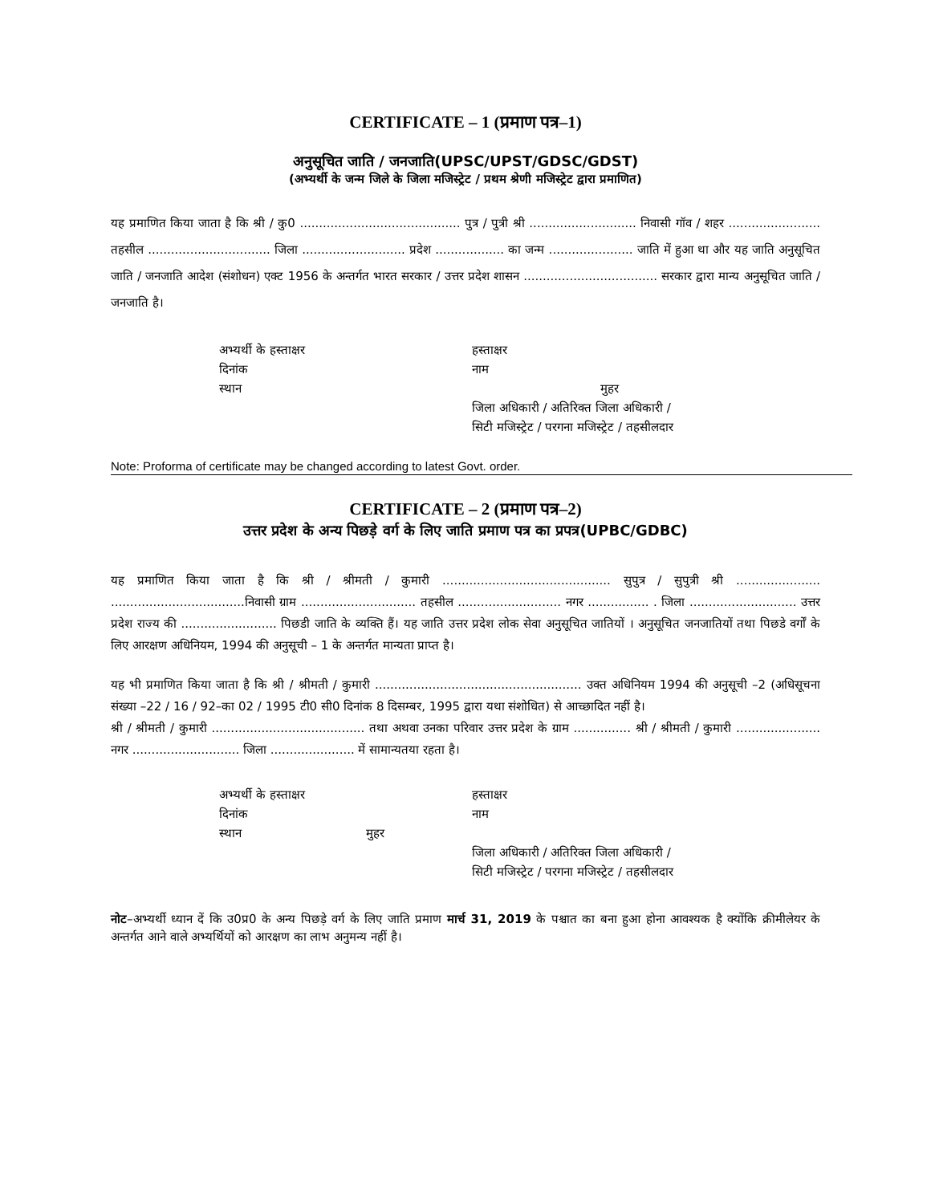CERTIFICATE – 1 (प्रमाण पत्र–1)
अनुसूचित जाति / जनजाति(UPSC/UPST/GDSC/GDST)
(अभ्यर्थी के जन्म जिले के जिला मजिस्ट्रेट / प्रथम श्रेणी मजिस्ट्रेट द्वारा प्रमाणित)
यह प्रमाणित किया जाता है कि श्री / कु0 .......................................... पुत्र / पुत्री श्री ............................ निवासी गॉव / शहर ........................ तहसील ................................ जिला ........................... प्रदेश .................. का जन्म ...................... जाति में हुआ था और यह जाति अनुसूचित जाति / जनजाति आदेश (संशोधन) एक्ट 1956 के अन्तर्गत भारत सरकार / उत्तर प्रदेश शासन ................................... सरकार द्वारा मान्य अनुसूचित जाति / जनजाति है।
अभ्यर्थी के हस्ताक्षर
दिनांक
स्थान
हस्ताक्षर
नाम
मुहर
जिला अधिकारी / अतिरिक्त जिला अधिकारी /
सिटी मजिस्ट्रेट / परगना मजिस्ट्रेट / तहसीलदार
Note: Proforma of certificate may be changed according to latest Govt. order.
CERTIFICATE – 2 (प्रमाण पत्र–2)
उत्तर प्रदेश के अन्य पिछड़े वर्ग के लिए जाति प्रमाण पत्र का प्रपत्र(UPBC/GDBC)
यह प्रमाणित किया जाता है कि श्री / श्रीमती / कुमारी ............................................ सुपुत्र / सुपुत्री श्री ...................... ...................................निवासी ग्राम .............................. तहसील ........................... नगर ................ . जिला ............................ उत्तर प्रदेश राज्य की ......................... पिछडी जाति के व्यक्ति हैं। यह जाति उत्तर प्रदेश लोक सेवा अनुसूचित जातियों । अनुसूचित जनजातियों तथा पिछडे वर्गों के लिए आरक्षण अधिनियम, 1994 की अनुसूची – 1 के अन्तर्गत मान्यता प्राप्त है।
यह भी प्रमाणित किया जाता है कि श्री / श्रीमती / कुमारी ...................................................... उक्त अधिनियम 1994 की अनुसूची –2 (अधिसूचना संख्या –22 / 16 / 92–का 02 / 1995 टी0 सी0 दिनांक 8 दिसम्बर, 1995 द्वारा यथा संशोधित) से आच्छादित नहीं है।
श्री / श्रीमती / कुमारी ........................................ तथा अथवा उनका परिवार उत्तर प्रदेश के ग्राम ............... श्री / श्रीमती / कुमारी ...................... नगर ............................ जिला ...................... में सामान्यतया रहता है।
अभ्यर्थी के हस्ताक्षर
दिनांक
स्थान मुहर
हस्ताक्षर
नाम
जिला अधिकारी / अतिरिक्त जिला अधिकारी /
सिटी मजिस्ट्रेट / परगना मजिस्ट्रेट / तहसीलदार
नोट–अभ्यर्थी ध्यान दें कि उ0प्र0 के अन्य पिछड़े वर्ग के लिए जाति प्रमाण मार्च 31, 2019 के पश्चात का बना हुआ होना आवश्यक है क्योंकि क्रीमीलेयर के अन्तर्गत आने वाले अभ्यर्थियों को आरक्षण का लाभ अनुमन्य नहीं है।